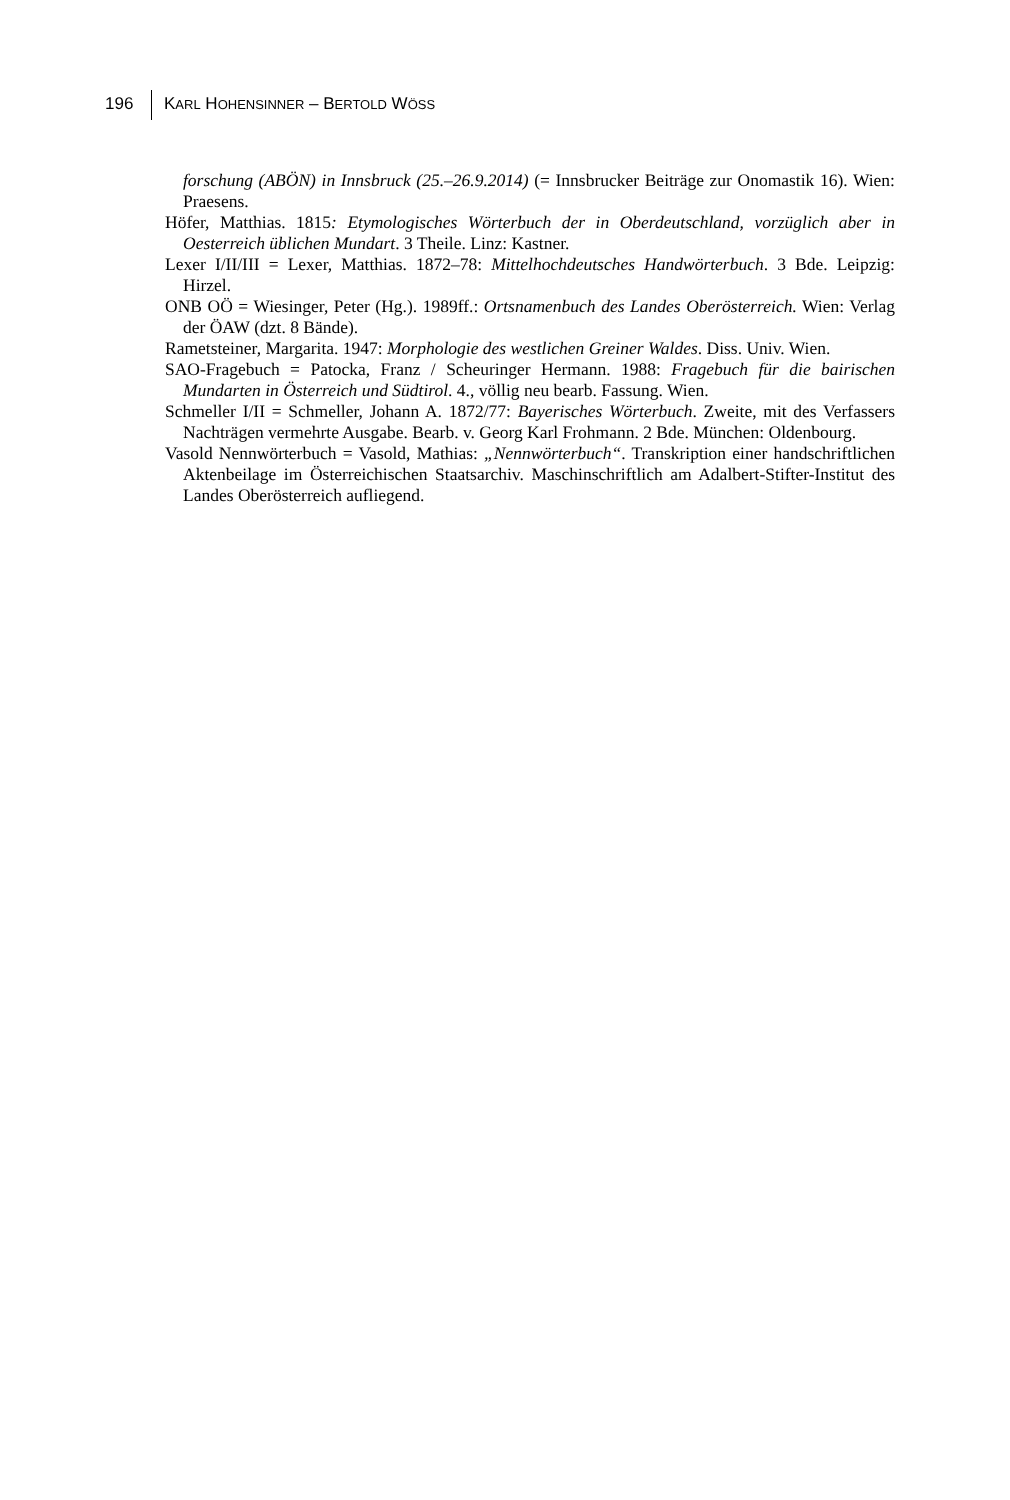196 KARL HOHENSINNER – BERTOLD WÖSS
forschung (ABÖN) in Innsbruck (25.–26.9.2014) (= Innsbrucker Beiträge zur Onomastik 16). Wien: Praesens.
Höfer, Matthias. 1815: Etymologisches Wörterbuch der in Oberdeutschland, vorzüglich aber in Oesterreich üblichen Mundart. 3 Theile. Linz: Kastner.
Lexer I/II/III = Lexer, Matthias. 1872–78: Mittelhochdeutsches Handwörterbuch. 3 Bde. Leipzig: Hirzel.
ONB OÖ = Wiesinger, Peter (Hg.). 1989ff.: Ortsnamenbuch des Landes Oberösterreich. Wien: Verlag der ÖAW (dzt. 8 Bände).
Rametsteiner, Margarita. 1947: Morphologie des westlichen Greiner Waldes. Diss. Univ. Wien.
SAO-Fragebuch = Patocka, Franz / Scheuringer Hermann. 1988: Fragebuch für die bairischen Mundarten in Österreich und Südtirol. 4., völlig neu bearb. Fassung. Wien.
Schmeller I/II = Schmeller, Johann A. 1872/77: Bayerisches Wörterbuch. Zweite, mit des Verfassers Nachträgen vermehrte Ausgabe. Bearb. v. Georg Karl Frohmann. 2 Bde. München: Oldenbourg.
Vasold Nennwörterbuch = Vasold, Mathias: „Nennwörterbuch“. Transkription einer handschriftlichen Aktenbeilage im Österreichischen Staatsarchiv. Maschinschriftlich am Adalbert-Stifter-Institut des Landes Oberösterreich aufliegend.